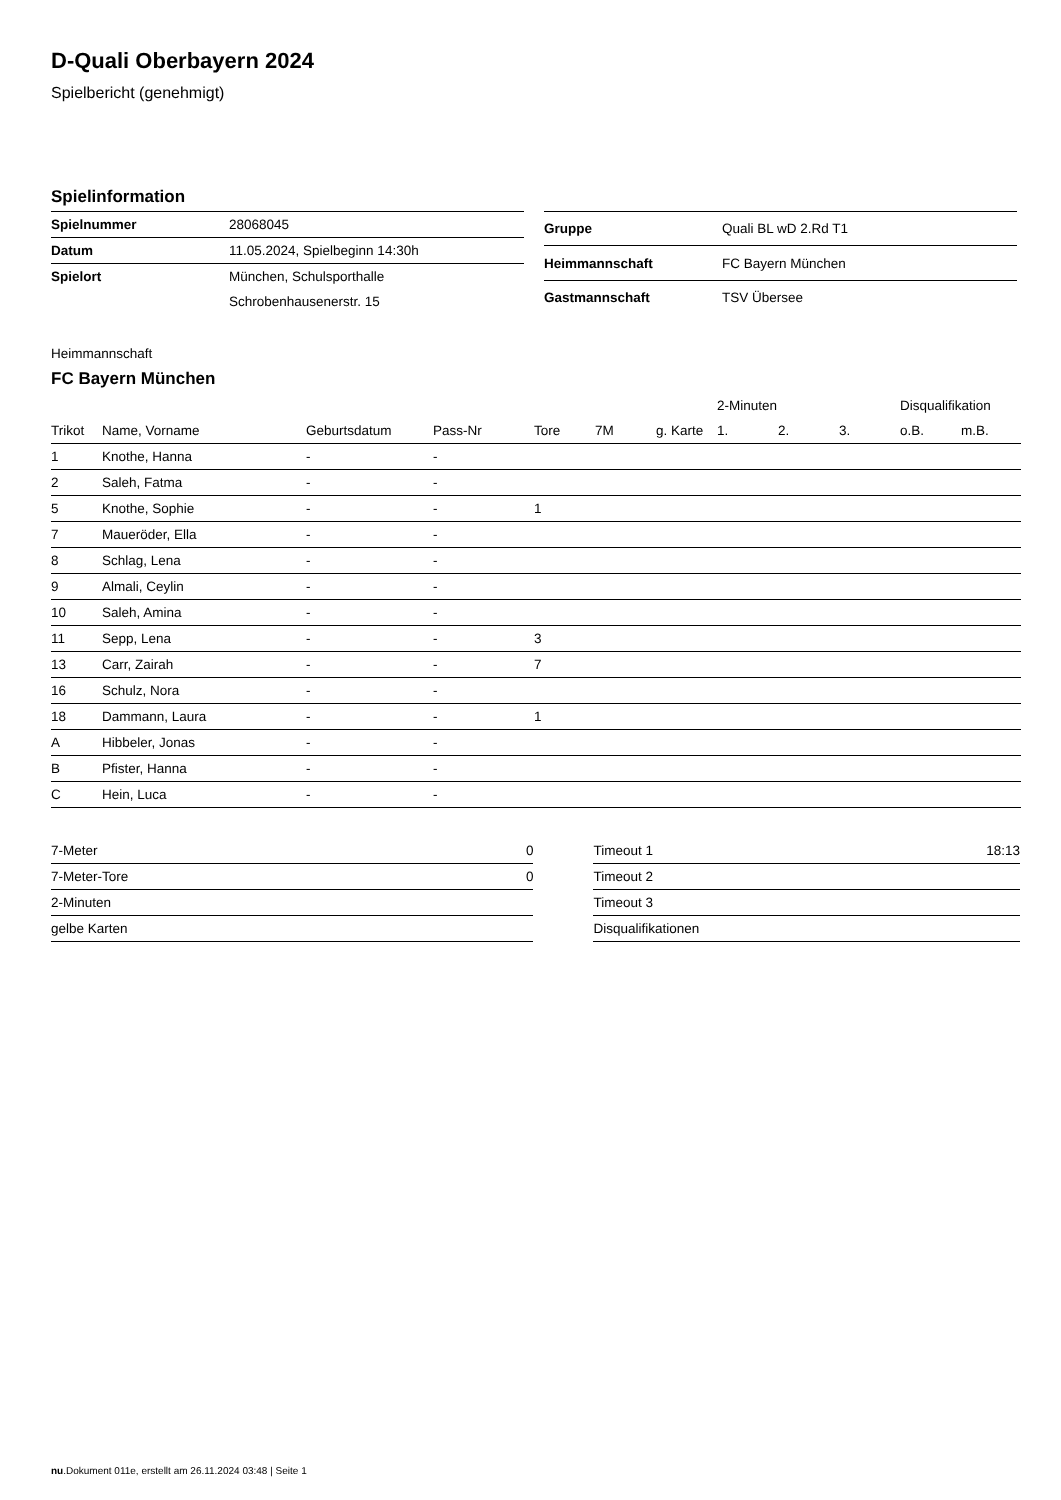D-Quali Oberbayern 2024
Spielbericht (genehmigt)
Spielinformation
| Spielnummer | 28068045 |
| Datum | 11.05.2024, Spielbeginn 14:30h |
| Spielort | München, Schulsporthalle |
| | Schrobenhausenerstr. 15 |
| Gruppe | Quali BL wD 2.Rd T1 |
| Heimmannschaft | FC Bayern München |
| Gastmannschaft | TSV Übersee |
Heimmannschaft
FC Bayern München
| | | | | | | | 2-Minuten | | | Disqualifikation | |
| --- | --- | --- | --- | --- | --- | --- | --- | --- | --- | --- | --- |
| Trikot | Name, Vorname | Geburtsdatum | Pass-Nr | Tore | 7M | g. Karte | 1. | 2. | 3. | o.B. | m.B. |
| 1 | Knothe, Hanna | - | - | | | | | | | | |
| 2 | Saleh, Fatma | - | - | | | | | | | | |
| 5 | Knothe, Sophie | - | - | 1 | | | | | | | |
| 7 | Maueröder, Ella | - | - | | | | | | | | |
| 8 | Schlag, Lena | - | - | | | | | | | | |
| 9 | Almali, Ceylin | - | - | | | | | | | | |
| 10 | Saleh, Amina | - | - | | | | | | | | |
| 11 | Sepp, Lena | - | - | 3 | | | | | | | |
| 13 | Carr, Zairah | - | - | 7 | | | | | | | |
| 16 | Schulz, Nora | - | - | | | | | | | | |
| 18 | Dammann, Laura | - | - | 1 | | | | | | | |
| A | Hibbeler, Jonas | - | - | | | | | | | | |
| B | Pfister, Hanna | - | - | | | | | | | | |
| C | Hein, Luca | - | - | | | | | | | | |
| 7-Meter | 0 |
| 7-Meter-Tore | 0 |
| 2-Minuten | |
| gelbe Karten | |
| Timeout 1 | 18:13 |
| Timeout 2 | |
| Timeout 3 | |
| Disqualifikationen | |
nu.Dokument 011e, erstellt am 26.11.2024 03:48 | Seite 1